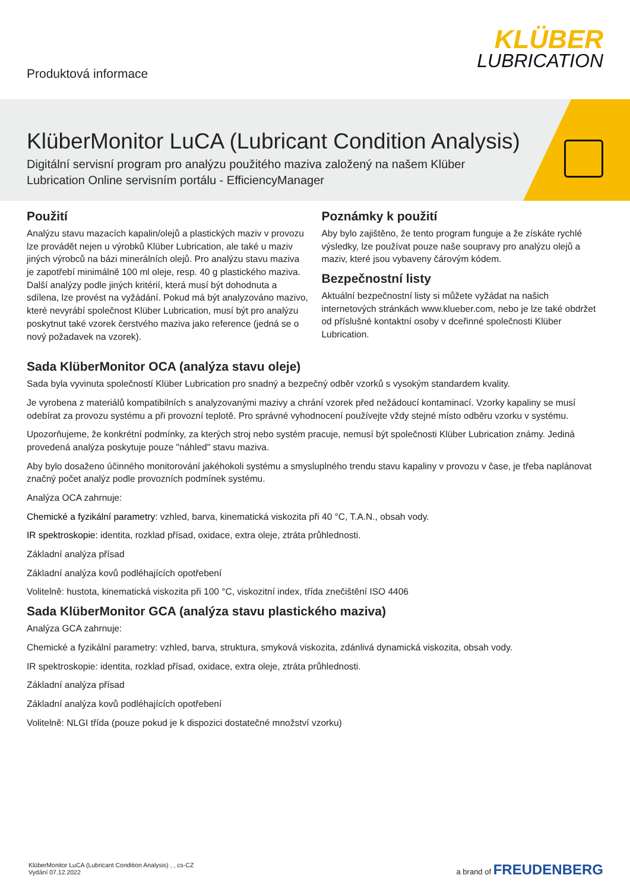Produktová informace
KLÜBER
LUBRICATION
KlüberMonitor LuCA (Lubricant Condition Analysis)
Digitální servisní program pro analýzu použitého maziva založený na našem Klüber Lubrication Online servisním portálu - EfficiencyManager
Použití
Analýzu stavu mazacích kapalin/olejů a plastických maziv v provozu lze provádět nejen u výrobků Klüber Lubrication, ale také u maziv jiných výrobců na bázi minerálních olejů. Pro analýzu stavu maziva je zapotřebí minimálně 100 ml oleje, resp. 40 g plastického maziva. Další analýzy podle jiných kritérií, která musí být dohodnuta a sdílena, lze provést na vyžádání. Pokud má být analyzováno mazivo, které nevyrábí společnost Klüber Lubrication, musí být pro analýzu poskytnut také vzorek čerstvého maziva jako reference (jedná se o nový požadavek na vzorek).
Poznámky k použití
Aby bylo zajištěno, že tento program funguje a že získáte rychlé výsledky, lze používat pouze naše soupravy pro analýzu olejů a maziv, které jsou vybaveny čárovým kódem.
Bezpečnostní listy
Aktuální bezpečnostní listy si můžete vyžádat na našich internetových stránkách www.klueber.com, nebo je lze také obdržet od příslušné kontaktní osoby v dceřinné společnosti Klüber Lubrication.
Sada KlüberMonitor OCA (analýza stavu oleje)
Sada byla vyvinuta společností Klüber Lubrication pro snadný a bezpečný odběr vzorků s vysokým standardem kvality.
Je vyrobena z materiálů kompatibilních s analyzovanými mazivy a chrání vzorek před nežádoucí kontaminací. Vzorky kapaliny se musí odebírat za provozu systému a při provozní teplotě. Pro správné vyhodnocení používejte vždy stejné místo odběru vzorku v systému.
Upozorňujeme, že konkrétní podmínky, za kterých stroj nebo systém pracuje, nemusí být společnosti Klüber Lubrication známy. Jediná provedená analýza poskytuje pouze "náhled" stavu maziva.
Aby bylo dosaženo účinného monitorování jakéhokoli systému a smysluplného trendu stavu kapaliny v provozu v čase, je třeba naplánovat značný počet analýz podle provozních podmínek systému.
Analýza OCA zahrnuje:
Chemické a fyzikální parametry: vzhled, barva, kinematická viskozita při 40 °C, T.A.N., obsah vody.
IR spektroskopie: identita, rozklad přísad, oxidace, extra oleje, ztráta průhlednosti.
Základní analýza přísad
Základní analýza kovů podléhajících opotřebení
Volitelně: hustota, kinematická viskozita při 100 °C, viskozitní index, třída znečištění ISO 4406
Sada KlüberMonitor GCA (analýza stavu plastického maziva)
Analýza GCA zahrnuje:
Chemické a fyzikální parametry: vzhled, barva, struktura, smyková viskozita, zdánlivá dynamická viskozita, obsah vody.
IR spektroskopie: identita, rozklad přísad, oxidace, extra oleje, ztráta průhlednosti.
Základní analýza přísad
Základní analýza kovů podléhajících opotřebení
Volitelně: NLGI třída (pouze pokud je k dispozici dostatečné množství vzorku)
KlüberMonitor LuCA (Lubricant Condition Analysis) , , cs-CZ
Vydání 07.12.2022
a brand of FREUDENBERG